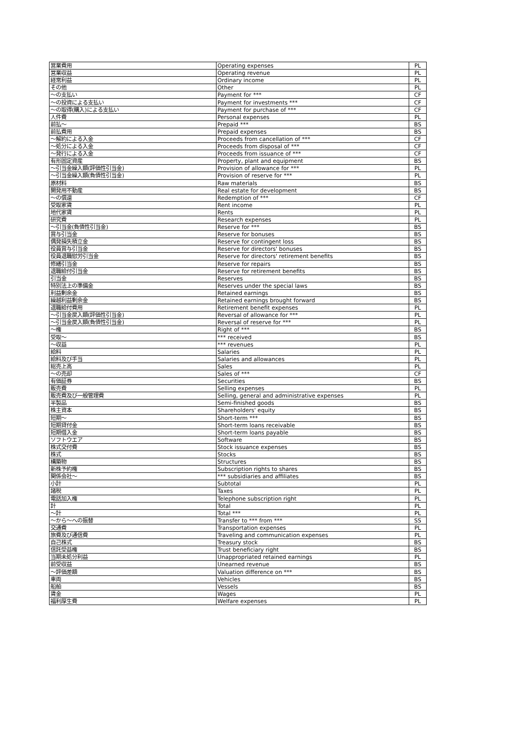| 営業費用 | Operating expenses | PL |
| 営業収益 | Operating revenue | PL |
| 経常利益 | Ordinary income | PL |
| その他 | Other | PL |
| ～の支払い | Payment for *** | CF |
| ～の投資による支払い | Payment for investments *** | CF |
| ～の取得(購入)による支払い | Payment for purchase of *** | CF |
| 人件費 | Personal expenses | PL |
| 前払～ | Prepaid *** | BS |
| 前払費用 | Prepaid expenses | BS |
| ～解約による入金 | Proceeds from cancellation of *** | CF |
| ～処分による入金 | Proceeds from disposal of *** | CF |
| ～発行による入金 | Proceeds from issuance of *** | CF |
| 有形固定資産 | Property, plant and equipment | BS |
| ～引当金繰入額(評価性引当金) | Provision of allowance for *** | PL |
| ～引当金繰入額(負債性引当金) | Provision of reserve for *** | PL |
| 原材料 | Raw materials | BS |
| 開発用不動産 | Real estate for development | BS |
| ～の償還 | Redemption of *** | CF |
| 受取家賃 | Rent income | PL |
| 地代家賃 | Rents | PL |
| 研究費 | Research expenses | PL |
| ～引当金(負債性引当金) | Reserve for *** | BS |
| 賞与引当金 | Reserve for bonuses | BS |
| 偶発損失積立金 | Reserve for contingent loss | BS |
| 役員賞与引当金 | Reserve for directors' bonuses | BS |
| 役員退職慰労引当金 | Reserve for directors' retirement benefits | BS |
| 修繕引当金 | Reserve for repairs | BS |
| 退職給付引当金 | Reserve for retirement benefits | BS |
| 引当金 | Reserves | BS |
| 特別法上の準備金 | Reserves under the special laws | BS |
| 利益剰余金 | Retained earnings | BS |
| 繰越利益剰余金 | Retained earnings brought forward | BS |
| 退職給付費用 | Retirement benefit expenses | PL |
| ～引当金戻入額(評価性引当金) | Reversal of allowance for *** | PL |
| ～引当金戻入額(負債性引当金) | Reversal of reserve for *** | PL |
| ～権 | Right of *** | BS |
| 受取～ | *** received | BS |
| ～収益 | *** revenues | PL |
| 給料 | Salaries | PL |
| 給料及び手当 | Salaries and allowances | PL |
| 総売上高 | Sales | PL |
| ～の売却 | Sales of *** | CF |
| 有価証券 | Securities | BS |
| 販売費 | Selling expenses | PL |
| 販売費及び一般管理費 | Selling, general and administrative expenses | PL |
| 半製品 | Semi-finished goods | BS |
| 株主資本 | Shareholders' equity | BS |
| 短期～ | Short-term *** | BS |
| 短期貸付金 | Short-term loans receivable | BS |
| 短期借入金 | Short-term loans payable | BS |
| ソフトウエア | Software | BS |
| 株式交付費 | Stock issuance expenses | BS |
| 株式 | Stocks | BS |
| 構築物 | Structures | BS |
| 新株予約権 | Subscription rights to shares | BS |
| 関係会社～ | *** subsidiaries and affiliates | BS |
| 小計 | Subtotal | PL |
| 諸税 | Taxes | PL |
| 電話加入権 | Telephone subscription right | PL |
| 計 | Total | PL |
| ～計 | Total *** | PL |
| ～から～への振替 | Transfer to *** from *** | SS |
| 交通費 | Transportation expenses | PL |
| 旅費及び通信費 | Traveling and communication expenses | PL |
| 自己株式 | Treasury stock | BS |
| 信託受益権 | Trust beneficiary right | BS |
| 当期未処分利益 | Unappropriated retained earnings | PL |
| 前受収益 | Unearned revenue | BS |
| ～評価差額 | Valuation difference on *** | BS |
| 車両 | Vehicles | BS |
| 船舶 | Vessels | BS |
| 賃金 | Wages | PL |
| 福利厚生費 | Welfare expenses | PL |